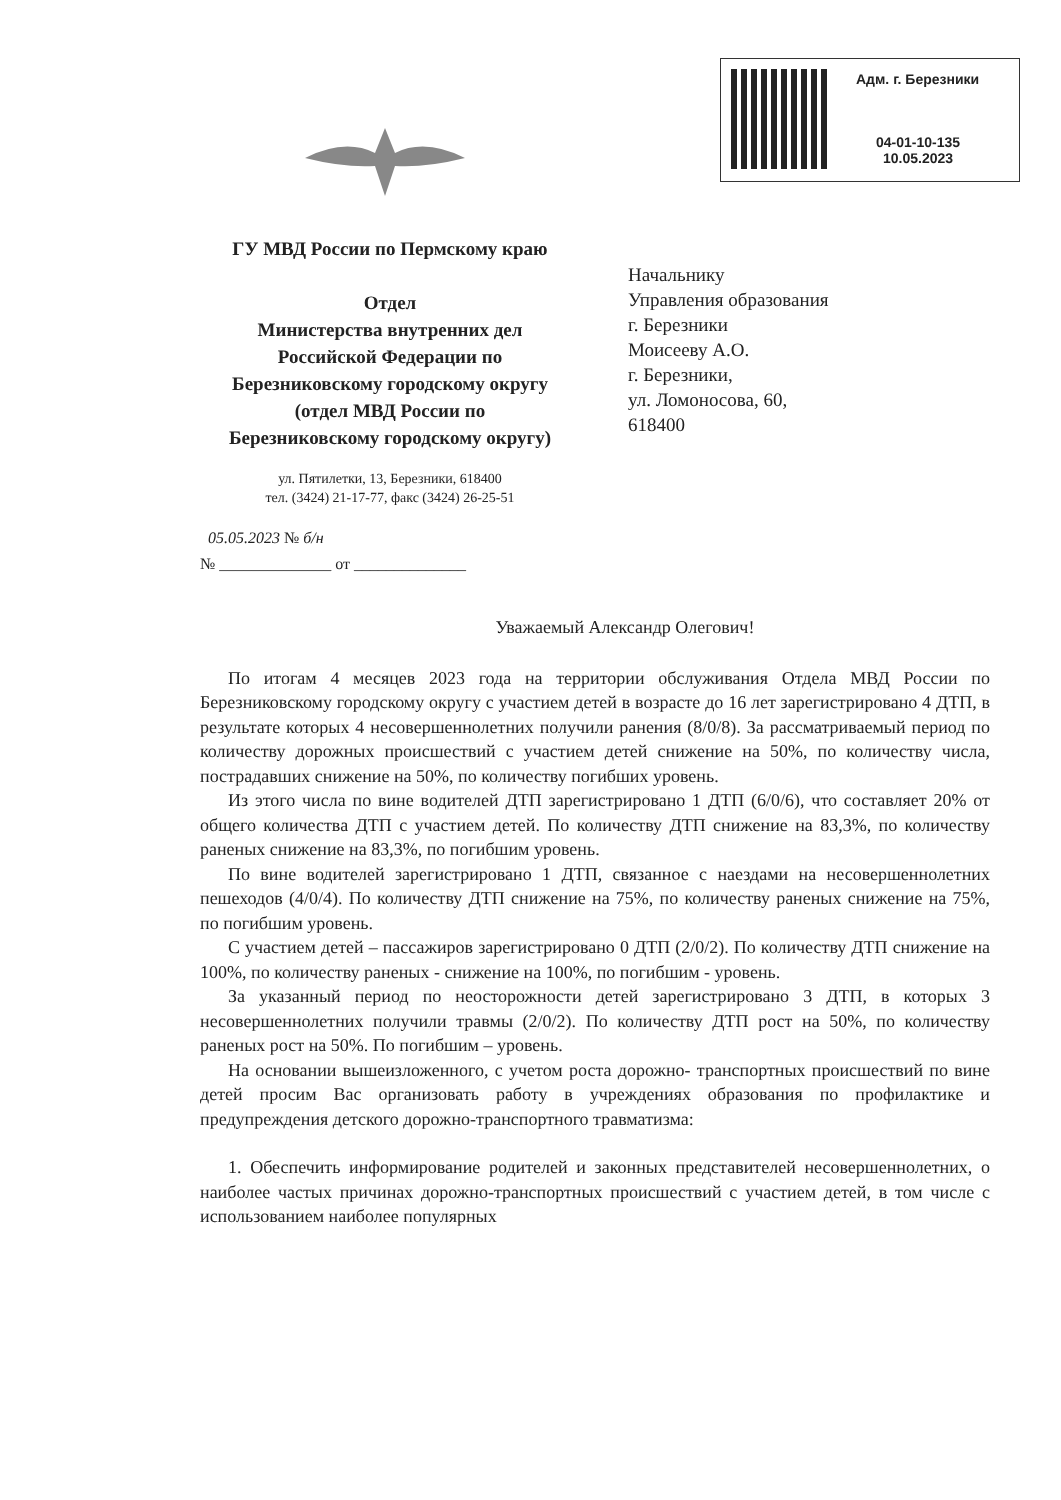Адм. г. Березники
04-01-10-135
10.05.2023
ГУ МВД России по Пермскому краю
Отдел
Министерства внутренних дел
Российской Федерации по
Березниковскому городскому округу
(отдел МВД России по
Березниковскому городскому округу)
ул. Пятилетки, 13, Березники, 618400
тел. (3424) 21-17-77, факс (3424) 26-25-51
05.05.2023 № б/н
№ ______________ от ______________
Начальнику
Управления образования
г. Березники
Моисееву А.О.
г. Березники,
ул. Ломоносова, 60,
618400
Уважаемый Александр Олегович!
По итогам 4 месяцев 2023 года на территории обслуживания Отдела МВД России по Березниковскому городскому округу с участием детей в возрасте до 16 лет зарегистрировано 4 ДТП, в результате которых 4 несовершеннолетних получили ранения (8/0/8). За рассматриваемый период по количеству дорожных происшествий с участием детей снижение на 50%, по количеству числа, пострадавших снижение на 50%, по количеству погибших уровень.
Из этого числа по вине водителей ДТП зарегистрировано 1 ДТП (6/0/6), что составляет 20% от общего количества ДТП с участием детей. По количеству ДТП снижение на 83,3%, по количеству раненых снижение на 83,3%, по погибшим уровень.
По вине водителей зарегистрировано 1 ДТП, связанное с наездами на несовершеннолетних пешеходов (4/0/4). По количеству ДТП снижение на 75%, по количеству раненых снижение на 75%, по погибшим уровень.
С участием детей – пассажиров зарегистрировано 0 ДТП (2/0/2). По количеству ДТП снижение на 100%, по количеству раненых - снижение на 100%, по погибшим - уровень.
За указанный период по неосторожности детей зарегистрировано 3 ДТП, в которых 3 несовершеннолетних получили травмы (2/0/2). По количеству ДТП рост на 50%, по количеству раненых рост на 50%. По погибшим – уровень.
На основании вышеизложенного, с учетом роста дорожно- транспортных происшествий по вине детей просим Вас организовать работу в учреждениях образования по профилактике и предупреждения детского дорожно-транспортного травматизма:
1. Обеспечить информирование родителей и законных представителей несовершеннолетних, о наиболее частых причинах дорожно-транспортных происшествий с участием детей, в том числе с использованием наиболее популярных